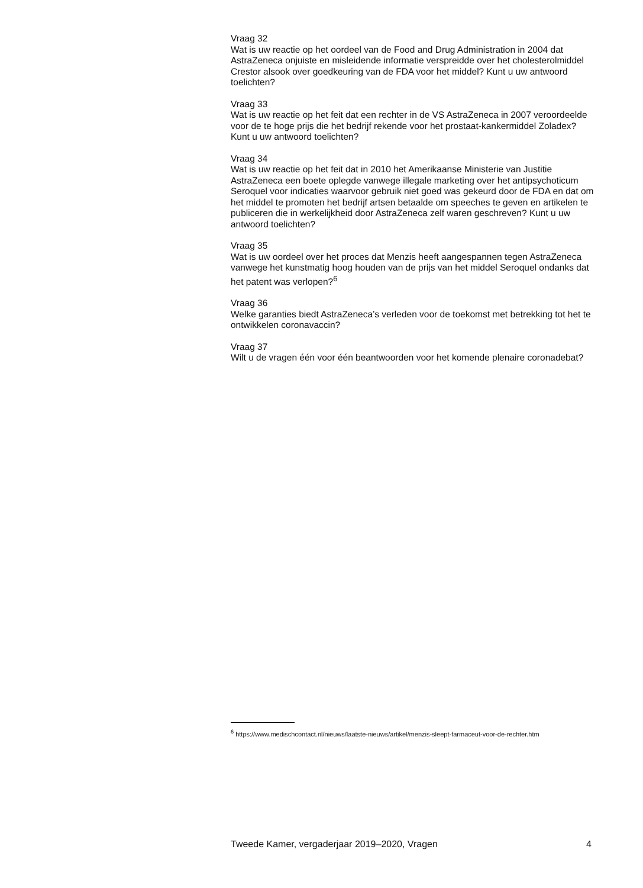Vraag 32
Wat is uw reactie op het oordeel van de Food and Drug Administration in 2004 dat AstraZeneca onjuiste en misleidende informatie verspreidde over het cholesterolmiddel Crestor alsook over goedkeuring van de FDA voor het middel? Kunt u uw antwoord toelichten?
Vraag 33
Wat is uw reactie op het feit dat een rechter in de VS AstraZeneca in 2007 veroordeelde voor de te hoge prijs die het bedrijf rekende voor het prostaat-kankermiddel Zoladex? Kunt u uw antwoord toelichten?
Vraag 34
Wat is uw reactie op het feit dat in 2010 het Amerikaanse Ministerie van Justitie AstraZeneca een boete oplegde vanwege illegale marketing over het antipsychoticum Seroquel voor indicaties waarvoor gebruik niet goed was gekeurd door de FDA en dat om het middel te promoten het bedrijf artsen betaalde om speeches te geven en artikelen te publiceren die in werkelijkheid door AstraZeneca zelf waren geschreven? Kunt u uw antwoord toelichten?
Vraag 35
Wat is uw oordeel over het proces dat Menzis heeft aangespannen tegen AstraZeneca vanwege het kunstmatig hoog houden van de prijs van het middel Seroquel ondanks dat het patent was verlopen?<sup>6</sup>
Vraag 36
Welke garanties biedt AstraZeneca’s verleden voor de toekomst met betrekking tot het te ontwikkelen coronavaccin?
Vraag 37
Wilt u de vragen één voor één beantwoorden voor het komende plenaire coronadebat?
<sup>6</sup> https://www.medischcontact.nl/nieuws/laatste-nieuws/artikel/menzis-sleept-farmaceut-voor-de-rechter.htm
Tweede Kamer, vergaderjaar 2019–2020, Vragen 4